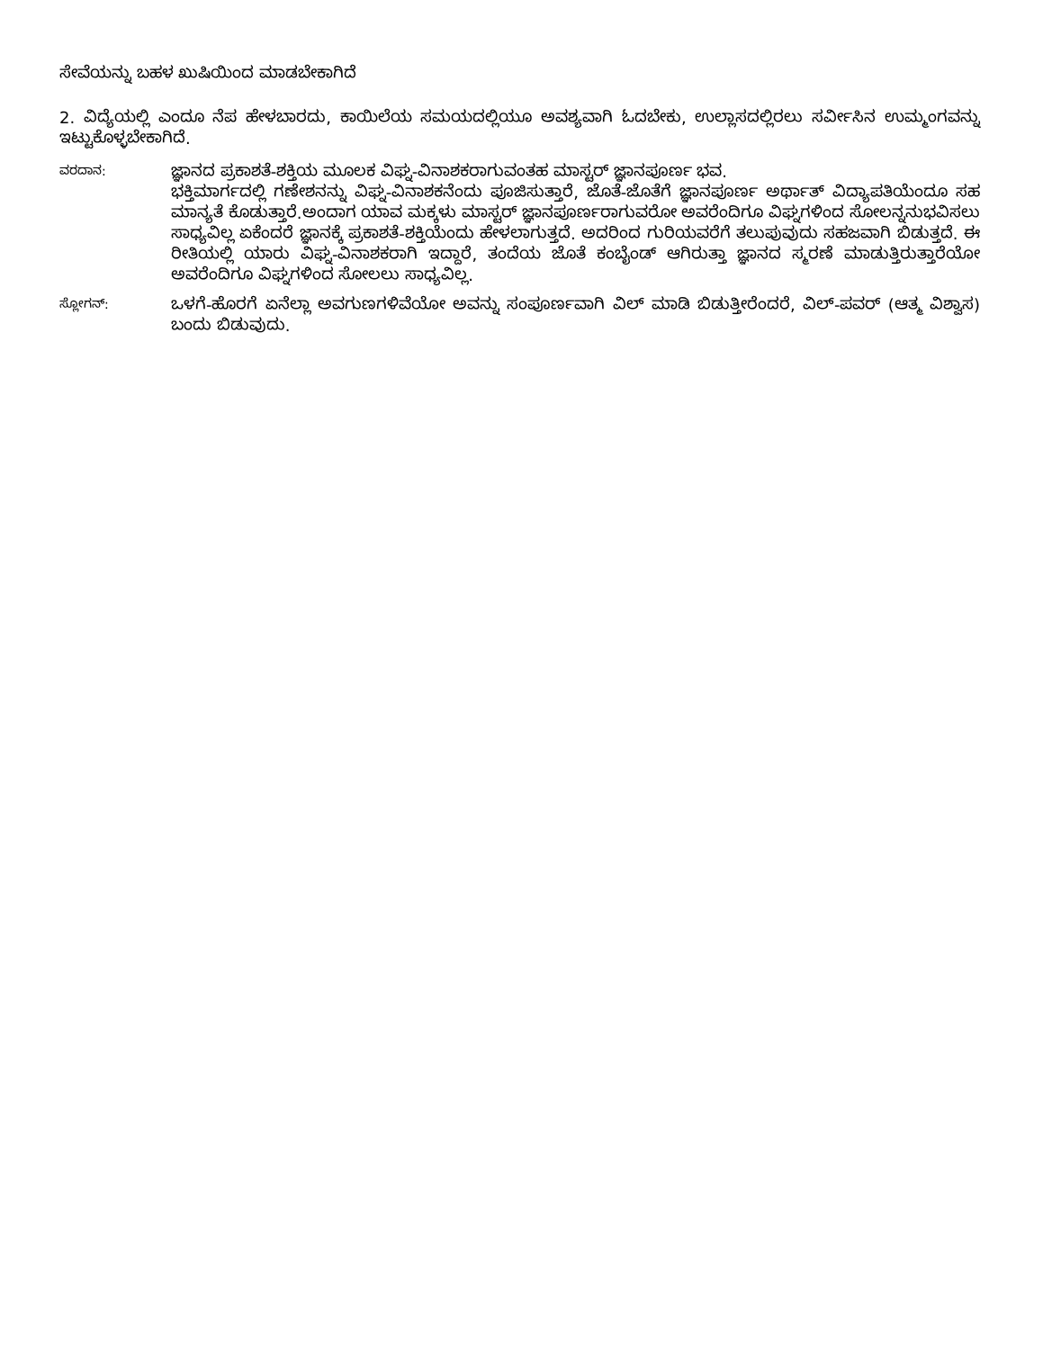ಸೇವೆಯನ್ನು ಬಹಳ ಖುಷಿಯಿಂದ ಮಾಡಬೇಕಾಗಿದೆ
2. ವಿದ್ಯೆಯಲ್ಲಿ ಎಂದೂ ನೆಪ ಹೇಳಬಾರದು, ಕಾಯಿಲೆಯ ಸಮಯದಲ್ಲಿಯೂ ಅವಶ್ಯವಾಗಿ ಓದಬೇಕು, ಉಲ್ಲಾಸದಲ್ಲಿರಲು ಸರ್ವೀಸಿನ ಉಮ್ಮಂಗವನ್ನು ಇಟ್ಟುಕೊಳ್ಳಬೇಕಾಗಿದೆ.
ವರದಾನ:
ಜ್ಞಾನದ ಪ್ರಕಾಶತೆ-ಶಕ್ತಿಯ ಮೂಲಕ ವಿಘ್ನ-ವಿನಾಶಕರಾಗುವಂತಹ ಮಾಸ್ಟರ್ ಜ್ಞಾನಪೂರ್ಣ ಭವ.
ಭಕ್ತಿಮಾರ್ಗದಲ್ಲಿ ಗಣೇಶನನ್ನು ವಿಘ್ನ-ವಿನಾಶಕನೆಂದು ಪೂಜಿಸುತ್ತಾರೆ, ಜೊತೆ-ಜೊತೆಗೆ ಜ್ಞಾನಪೂರ್ಣ ಅರ್ಥಾತ್ ವಿದ್ಯಾಪತಿಯೆಂದೂ ಸಹ ಮಾನ್ಯತೆ ಕೊಡುತ್ತಾರೆ.ಅಂದಾಗ ಯಾವ ಮಕ್ಕಳು ಮಾಸ್ಟರ್ ಜ್ಞಾನಪೂರ್ಣರಾಗುವರೋ ಅವರೆಂದಿಗೂ ವಿಘ್ನಗಳಿಂದ ಸೋಲನ್ನನುಭವಿಸಲು ಸಾಧ್ಯವಿಲ್ಲ ಏಕೆಂದರೆ ಜ್ಞಾನಕ್ಕೆ ಪ್ರಕಾಶತೆ-ಶಕ್ತಿಯೆಂದು ಹೇಳಲಾಗುತ್ತದೆ. ಅದರಿಂದ ಗುರಿಯವರೆಗೆ ತಲುಪುವುದು ಸಹಜವಾಗಿ ಬಿಡುತ್ತದೆ. ಈ ರೀತಿಯಲ್ಲಿ ಯಾರು ವಿಘ್ನ-ವಿನಾಶಕರಾಗಿ ಇದ್ದಾರೆ, ತಂದೆಯ ಜೊತೆ ಕಂಬೈಂಡ್ ಆಗಿರುತ್ತಾ ಜ್ಞಾನದ ಸ್ಮರಣೆ ಮಾಡುತ್ತಿರುತ್ತಾರೆಯೋ ಅವರೆಂದಿಗೂ ವಿಘ್ನಗಳಿಂದ ಸೋಲಲು ಸಾಧ್ಯವಿಲ್ಲ.
ಸ್ಲೋಗನ್:
ಒಳಗೆ-ಹೊರಗೆ ಏನೆಲ್ಲಾ ಅವಗುಣಗಳಿವೆಯೋ ಅವನ್ನು ಸಂಪೂರ್ಣವಾಗಿ ವಿಲ್ ಮಾಡಿ ಬಿಡುತ್ತೀರೆಂದರೆ, ವಿಲ್-ಪವರ್ (ಆತ್ಮ ವಿಶ್ವಾಸ) ಬಂದು ಬಿಡುವುದು.